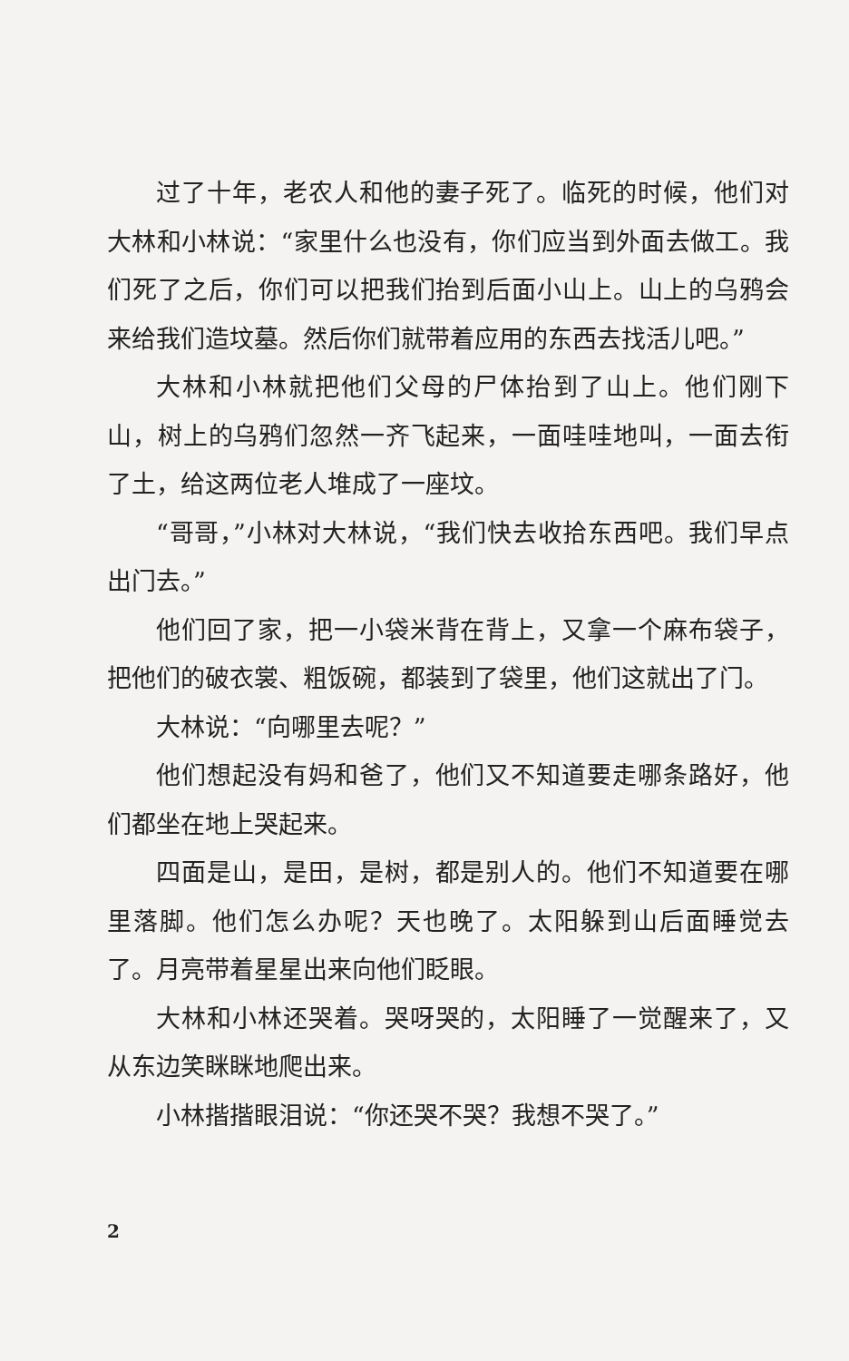过了十年，老农人和他的妻子死了。临死的时候，他们对大林和小林说：“家里什么也没有，你们应当到外面去做工。我们死了之后，你们可以把我们抬到后面小山上。山上的乌鸦会来给我们造坟墓。然后你们就带着应用的东西去找活儿吧。”
大林和小林就把他们父母的尸体抬到了山上。他们刚下山，树上的乌鸦们忽然一齐飞起来，一面哇哇地叫，一面去衔了土，给这两位老人堆成了一座坟。
“哥哥，”小林对大林说，“我们快去收拾东西吧。我们早点出门去。”
他们回了家，把一小袋米背在背上，又拿一个麻布袋子，把他们的破衣裳、粗饭碗，都装到了袋里，他们这就出了门。
大林说：“向哪里去呢？”
他们想起没有妈和爸了，他们又不知道要走哪条路好，他们都坐在地上哭起来。
四面是山，是田，是树，都是别人的。他们不知道要在哪里落脚。他们怎么办呢？天也晚了。太阳躲到山后面睡觉去了。月亮带着星星出来向他们眨眼。
大林和小林还哭着。哭呀哭的，太阳睡了一觉醒来了，又从东边笑眯眯地爬出来。
小林揩揩眼泪说：“你还哭不哭？我想不哭了。”
2